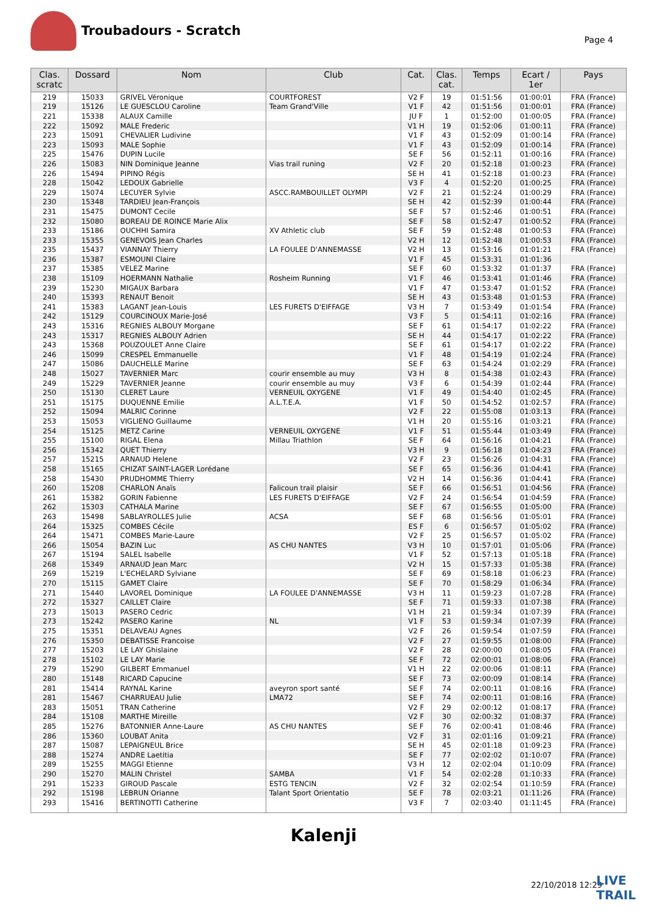Troubadours - Scratch
Page 4
| Clas. scratc | Dossard | Nom | Club | Cat. | Clas. cat. | Temps | Ecart / 1er | Pays |
| --- | --- | --- | --- | --- | --- | --- | --- | --- |
| 219 | 15033 | GRIVEL Véronique | COURTFOREST | V2 F | 19 | 01:51:56 | 01:00:01 | FRA (France) |
| 219 | 15126 | LE GUESCLOU Caroline | Team Grand'Ville | V1 F | 42 | 01:51:56 | 01:00:01 | FRA (France) |
| 221 | 15338 | ALAUX Camille | | JU F | 1 | 01:52:00 | 01:00:05 | FRA (France) |
| 222 | 15092 | MALE Frederic | | V1 H | 19 | 01:52:06 | 01:00:11 | FRA (France) |
| 223 | 15091 | CHEVALIER Ludivine | | V1 F | 43 | 01:52:09 | 01:00:14 | FRA (France) |
| 223 | 15093 | MALE Sophie | | V1 F | 43 | 01:52:09 | 01:00:14 | FRA (France) |
| 225 | 15476 | DUPIN Lucile | | SE F | 56 | 01:52:11 | 01:00:16 | FRA (France) |
| 226 | 15083 | NIN Dominique Jeanne | Vias trail runing | V2 F | 20 | 01:52:18 | 01:00:23 | FRA (France) |
| 226 | 15494 | PIPINO Régis | | SE H | 41 | 01:52:18 | 01:00:23 | FRA (France) |
| 228 | 15042 | LEDOUX Gabrielle | | V3 F | 4 | 01:52:20 | 01:00:25 | FRA (France) |
| 229 | 15074 | LECUYER Sylvie | ASCC.RAMBOUILLET OLYMPI | V2 F | 21 | 01:52:24 | 01:00:29 | FRA (France) |
| 230 | 15348 | TARDIEU Jean-François | | SE H | 42 | 01:52:39 | 01:00:44 | FRA (France) |
| 231 | 15475 | DUMONT Cecile | | SE F | 57 | 01:52:46 | 01:00:51 | FRA (France) |
| 232 | 15080 | BOREAU DE ROINCE Marie Alix | | SE F | 58 | 01:52:47 | 01:00:52 | FRA (France) |
| 233 | 15186 | OUCHHI Samira | XV Athletic club | SE F | 59 | 01:52:48 | 01:00:53 | FRA (France) |
| 233 | 15355 | GENEVOIS Jean Charles | | V2 H | 12 | 01:52:48 | 01:00:53 | FRA (France) |
| 235 | 15437 | VIANNAY Thierry | LA FOULEE D'ANNEMASSE | V2 H | 13 | 01:53:16 | 01:01:21 | FRA (France) |
| 236 | 15387 | ESMOUNI Claire | | V1 F | 45 | 01:53:31 | 01:01:36 | |
| 237 | 15385 | VELEZ Marine | | SE F | 60 | 01:53:32 | 01:01:37 | FRA (France) |
| 238 | 15109 | HOERMANN Nathalie | Rosheim Running | V1 F | 46 | 01:53:41 | 01:01:46 | FRA (France) |
| 239 | 15230 | MIGAUX Barbara | | V1 F | 47 | 01:53:47 | 01:01:52 | FRA (France) |
| 240 | 15393 | RENAUT Benoit | | SE H | 43 | 01:53:48 | 01:01:53 | FRA (France) |
| 241 | 15383 | LAGANT Jean-Louis | LES FURETS D'EIFFAGE | V3 H | 7 | 01:53:49 | 01:01:54 | FRA (France) |
| 242 | 15129 | COURCINOUX Marie-José | | V3 F | 5 | 01:54:11 | 01:02:16 | FRA (France) |
| 243 | 15316 | REGNIES ALBOUY Morgane | | SE F | 61 | 01:54:17 | 01:02:22 | FRA (France) |
| 243 | 15317 | REGNIES ALBOUY Adrien | | SE H | 44 | 01:54:17 | 01:02:22 | FRA (France) |
| 243 | 15368 | POUZOULET Anne Claire | | SE F | 61 | 01:54:17 | 01:02:22 | FRA (France) |
| 246 | 15099 | CRESPEL Emmanuelle | | V1 F | 48 | 01:54:19 | 01:02:24 | FRA (France) |
| 247 | 15086 | DAUCHELLE Marine | | SE F | 63 | 01:54:24 | 01:02:29 | FRA (France) |
| 248 | 15027 | TAVERNIER Marc | courir ensemble au muy | V3 H | 8 | 01:54:38 | 01:02:43 | FRA (France) |
| 249 | 15229 | TAVERNIER Jeanne | courir ensemble au muy | V3 F | 6 | 01:54:39 | 01:02:44 | FRA (France) |
| 250 | 15130 | CLERET Laure | VERNEUIL OXYGENE | V1 F | 49 | 01:54:40 | 01:02:45 | FRA (France) |
| 251 | 15175 | DUQUENNE Emilie | A.L.T.E.A. | V1 F | 50 | 01:54:52 | 01:02:57 | FRA (France) |
| 252 | 15094 | MALRIC Corinne | | V2 F | 22 | 01:55:08 | 01:03:13 | FRA (France) |
| 253 | 15053 | VIGLIENO Guillaume | | V1 H | 20 | 01:55:16 | 01:03:21 | FRA (France) |
| 254 | 15125 | METZ Carine | VERNEUIL OXYGENE | V1 F | 51 | 01:55:44 | 01:03:49 | FRA (France) |
| 255 | 15100 | RIGAL Elena | Millau Triathlon | SE F | 64 | 01:56:16 | 01:04:21 | FRA (France) |
| 256 | 15342 | QUET Thierry | | V3 H | 9 | 01:56:18 | 01:04:23 | FRA (France) |
| 257 | 15215 | ARNAUD Helene | | V2 F | 23 | 01:56:26 | 01:04:31 | FRA (France) |
| 258 | 15165 | CHIZAT SAINT-LAGER Lorédane | | SE F | 65 | 01:56:36 | 01:04:41 | FRA (France) |
| 258 | 15430 | PRUDHOMME Thierry | | V2 H | 14 | 01:56:36 | 01:04:41 | FRA (France) |
| 260 | 15208 | CHARLON Anaïs | Falicoun trail plaisir | SE F | 66 | 01:56:51 | 01:04:56 | FRA (France) |
| 261 | 15382 | GORIN Fabienne | LES FURETS D'EIFFAGE | V2 F | 24 | 01:56:54 | 01:04:59 | FRA (France) |
| 262 | 15303 | CATHALA Marine | | SE F | 67 | 01:56:55 | 01:05:00 | FRA (France) |
| 263 | 15498 | SABLAYROLLES Julie | ACSA | SE F | 68 | 01:56:56 | 01:05:01 | FRA (France) |
| 264 | 15325 | COMBES Cécile | | ES F | 6 | 01:56:57 | 01:05:02 | FRA (France) |
| 264 | 15471 | COMBES Marie-Laure | | V2 F | 25 | 01:56:57 | 01:05:02 | FRA (France) |
| 266 | 15054 | BAZIN Luc | AS CHU NANTES | V3 H | 10 | 01:57:01 | 01:05:06 | FRA (France) |
| 267 | 15194 | SALEL Isabelle | | V1 F | 52 | 01:57:13 | 01:05:18 | FRA (France) |
| 268 | 15349 | ARNAUD Jean Marc | | V2 H | 15 | 01:57:33 | 01:05:38 | FRA (France) |
| 269 | 15219 | L'ECHELARD Sylviane | | SE F | 69 | 01:58:18 | 01:06:23 | FRA (France) |
| 270 | 15115 | GAMET Claire | | SE F | 70 | 01:58:29 | 01:06:34 | FRA (France) |
| 271 | 15440 | LAVOREL Dominique | LA FOULEE D'ANNEMASSE | V3 H | 11 | 01:59:23 | 01:07:28 | FRA (France) |
| 272 | 15327 | CAILLET Claire | | SE F | 71 | 01:59:33 | 01:07:38 | FRA (France) |
| 273 | 15013 | PASERO Cedric | | V1 H | 21 | 01:59:34 | 01:07:39 | FRA (France) |
| 273 | 15242 | PASERO Karine | NL | V1 F | 53 | 01:59:34 | 01:07:39 | FRA (France) |
| 275 | 15351 | DELAVEAU Agnes | | V2 F | 26 | 01:59:54 | 01:07:59 | FRA (France) |
| 276 | 15350 | DEBATISSE Francoise | | V2 F | 27 | 01:59:55 | 01:08:00 | FRA (France) |
| 277 | 15203 | LE LAY Ghislaine | | V2 F | 28 | 02:00:00 | 01:08:05 | FRA (France) |
| 278 | 15102 | LE LAY Marie | | SE F | 72 | 02:00:01 | 01:08:06 | FRA (France) |
| 279 | 15290 | GILBERT Emmanuel | | V1 H | 22 | 02:00:06 | 01:08:11 | FRA (France) |
| 280 | 15148 | RICARD Capucine | | SE F | 73 | 02:00:09 | 01:08:14 | FRA (France) |
| 281 | 15414 | RAYNAL Karine | aveyron sport santé | SE F | 74 | 02:00:11 | 01:08:16 | FRA (France) |
| 281 | 15467 | CHARRUEAU Julie | LMA72 | SE F | 74 | 02:00:11 | 01:08:16 | FRA (France) |
| 283 | 15051 | TRAN Catherine | | V2 F | 29 | 02:00:12 | 01:08:17 | FRA (France) |
| 284 | 15108 | MARTHE Mireille | | V2 F | 30 | 02:00:32 | 01:08:37 | FRA (France) |
| 285 | 15276 | BATONNIER Anne-Laure | AS CHU NANTES | SE F | 76 | 02:00:41 | 01:08:46 | FRA (France) |
| 286 | 15360 | LOUBAT Anita | | V2 F | 31 | 02:01:16 | 01:09:21 | FRA (France) |
| 287 | 15087 | LEPAIGNEUL Brice | | SE H | 45 | 02:01:18 | 01:09:23 | FRA (France) |
| 288 | 15274 | ANDRE Laetitia | | SE F | 77 | 02:02:02 | 01:10:07 | FRA (France) |
| 289 | 15255 | MAGGI Etienne | | V3 H | 12 | 02:02:04 | 01:10:09 | FRA (France) |
| 290 | 15270 | MALIN Christel | SAMBA | V1 F | 54 | 02:02:28 | 01:10:33 | FRA (France) |
| 291 | 15233 | GIROUD Pascale | ESTG TENCIN | V2 F | 32 | 02:02:54 | 01:10:59 | FRA (France) |
| 292 | 15198 | LEBRUN Orianne | Talant Sport Orientatio | SE F | 78 | 02:03:21 | 01:11:26 | FRA (France) |
| 293 | 15416 | BERTINOTTI Catherine | | V3 F | 7 | 02:03:40 | 01:11:45 | FRA (France) |
Kalenji
22/10/2018 12:29
LIVE
TRAIL